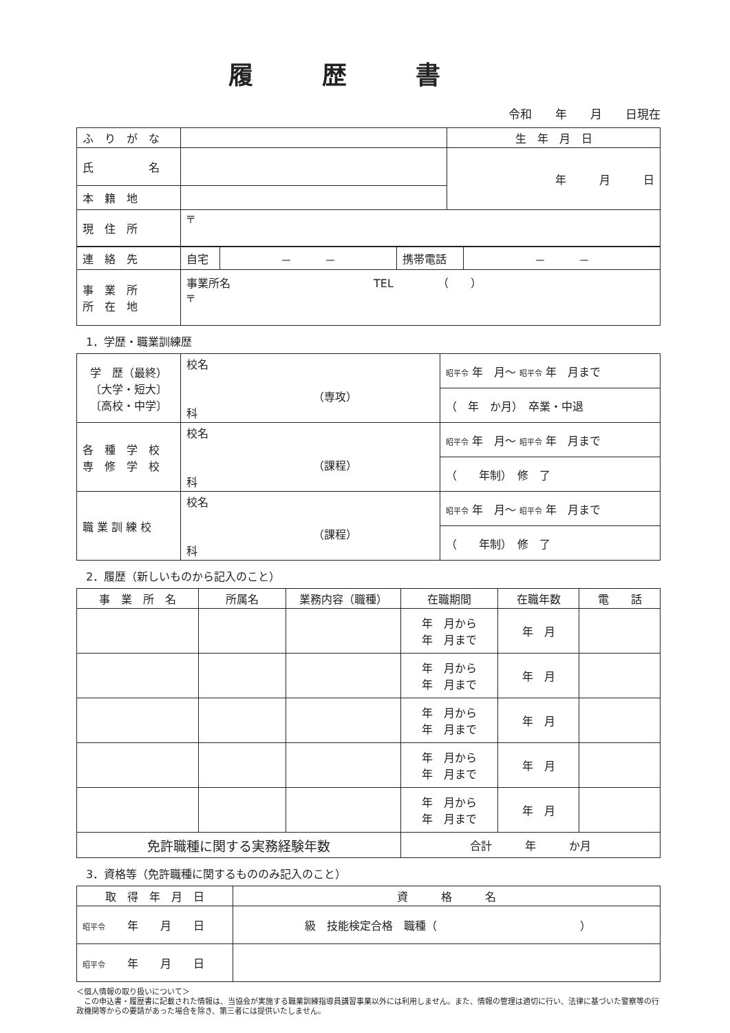履歴書
令和　　年　　月　　日現在
| ふ り が な | | 生 年 月 日 |
| 氏 名 | | 年 月 日 |
| 本 籍 地 | | |
| 現 住 所 | 〒 | |
| 連 絡 先 | 自宅 | － － | 携帯電話 | － － |
| 事 業 所 所 在 地 | 事業所名 TEL （ ） 〒 | | | |
1．学歴・職業訓練歴
| 学 歴（最終） 〔大学・短大〕 〔高校・中学〕 | 校名 （専攻） 科 | 昭平令 年 月～ 昭平令 年 月まで |
| | | （ 年 か月） 卒業・中退 |
| 各 種 学 校 専 修 学 校 | 校名 （課程） 科 | 昭平令 年 月～ 昭平令 年 月まで |
| | | （ 年制） 修 了 |
| 職 業 訓 練 校 | 校名 （課程） 科 | 昭平令 年 月～ 昭平令 年 月まで |
| | | （ 年制） 修 了 |
2．履歴（新しいものから記入のこと）
| 事 業 所 名 | 所属名 | 業務内容（職種） | 在職期間 | 在職年数 | 電 話 |
| --- | --- | --- | --- | --- | --- |
| | | | 年 月から 年 月まで | 年 月 | |
| | | | 年 月から 年 月まで | 年 月 | |
| | | | 年 月から 年 月まで | 年 月 | |
| | | | 年 月から 年 月まで | 年 月 | |
| | | | 年 月から 年 月まで | 年 月 | |
| 免許職種に関する実務経験年数 | | | 合計 年 か月 | | |
3．資格等（免許職種に関するもののみ記入のこと）
| 取 得 年 月 日 | 資 格 名 |
| --- | --- |
| 昭平令 年 月 日 | 級 技能検定合格 職種（ ） |
| 昭平令 年 月 日 | |
＜個人情報の取り扱いについて＞
　この申込書・履歴書に記載された情報は、当協会が実施する職業訓練指導員講習事業以外には利用しません。また、情報の管理は適切に行い、法律に基づいた警察等の行政機関等からの要請があった場合を除き、第三者には提供いたしません。